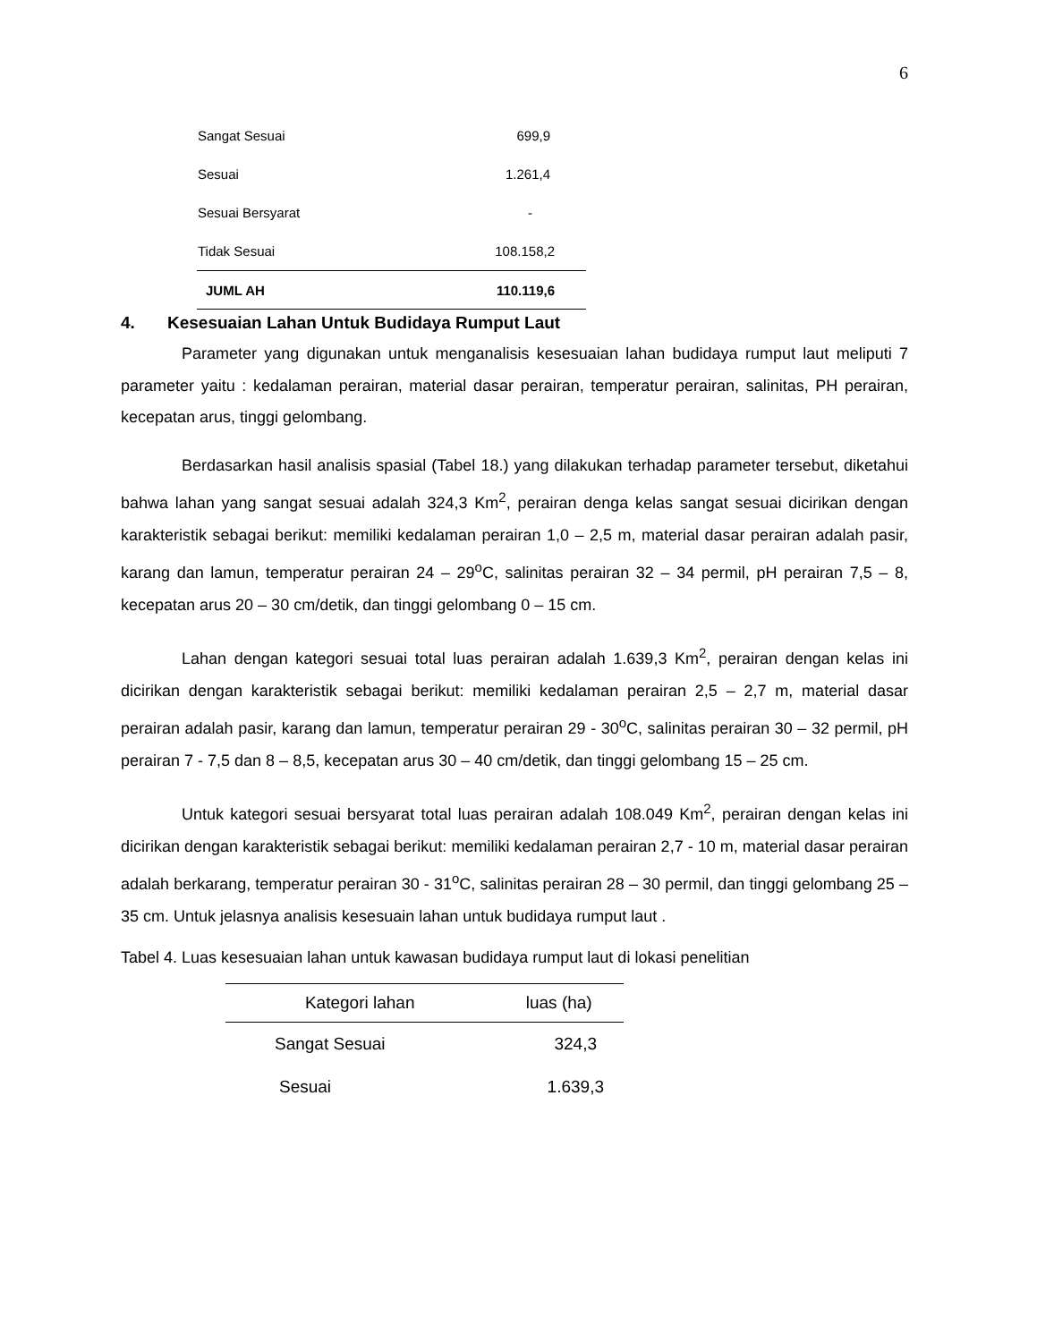6
| Sangat Sesuai | 699,9 |
| Sesuai | 1.261,4 |
| Sesuai Bersyarat | - |
| Tidak Sesuai | 108.158,2 |
| JUML AH | 110.119,6 |
4. Kesesuaian Lahan Untuk Budidaya Rumput Laut
Parameter yang digunakan untuk menganalisis kesesuaian lahan budidaya rumput laut meliputi 7 parameter yaitu : kedalaman perairan, material dasar perairan, temperatur perairan, salinitas, PH perairan, kecepatan arus, tinggi gelombang.
Berdasarkan hasil analisis spasial (Tabel 18.) yang dilakukan terhadap parameter tersebut, diketahui bahwa lahan yang sangat sesuai adalah 324,3 Km<sup>2</sup>, perairan denga kelas sangat sesuai dicirikan dengan karakteristik sebagai berikut: memiliki kedalaman perairan 1,0 – 2,5 m, material dasar perairan adalah pasir, karang dan lamun, temperatur perairan 24 – 29<sup>o</sup>C, salinitas perairan 32 – 34 permil, pH perairan 7,5 – 8, kecepatan arus 20 – 30 cm/detik, dan tinggi gelombang 0 – 15 cm.
Lahan dengan kategori sesuai total luas perairan adalah 1.639,3 Km<sup>2</sup>, perairan dengan kelas ini dicirikan dengan karakteristik sebagai berikut: memiliki kedalaman perairan 2,5 – 2,7 m, material dasar perairan adalah pasir, karang dan lamun, temperatur perairan 29 - 30<sup>o</sup>C, salinitas perairan 30 – 32 permil, pH perairan 7 - 7,5 dan 8 – 8,5, kecepatan arus 30 – 40 cm/detik, dan tinggi gelombang 15 – 25 cm.
Untuk kategori sesuai bersyarat total luas perairan adalah 108.049 Km<sup>2</sup>, perairan dengan kelas ini dicirikan dengan karakteristik sebagai berikut: memiliki kedalaman perairan 2,7 - 10 m, material dasar perairan adalah berkarang, temperatur perairan 30 - 31<sup>o</sup>C, salinitas perairan 28 – 30 permil, dan tinggi gelombang 25 – 35 cm. Untuk jelasnya analisis kesesuain lahan untuk budidaya rumput laut .
Tabel 4. Luas kesesuaian lahan untuk kawasan budidaya rumput laut di lokasi penelitian
| Kategori lahan | luas (ha) |
| --- | --- |
| Sangat Sesuai | 324,3 |
| Sesuai | 1.639,3 |